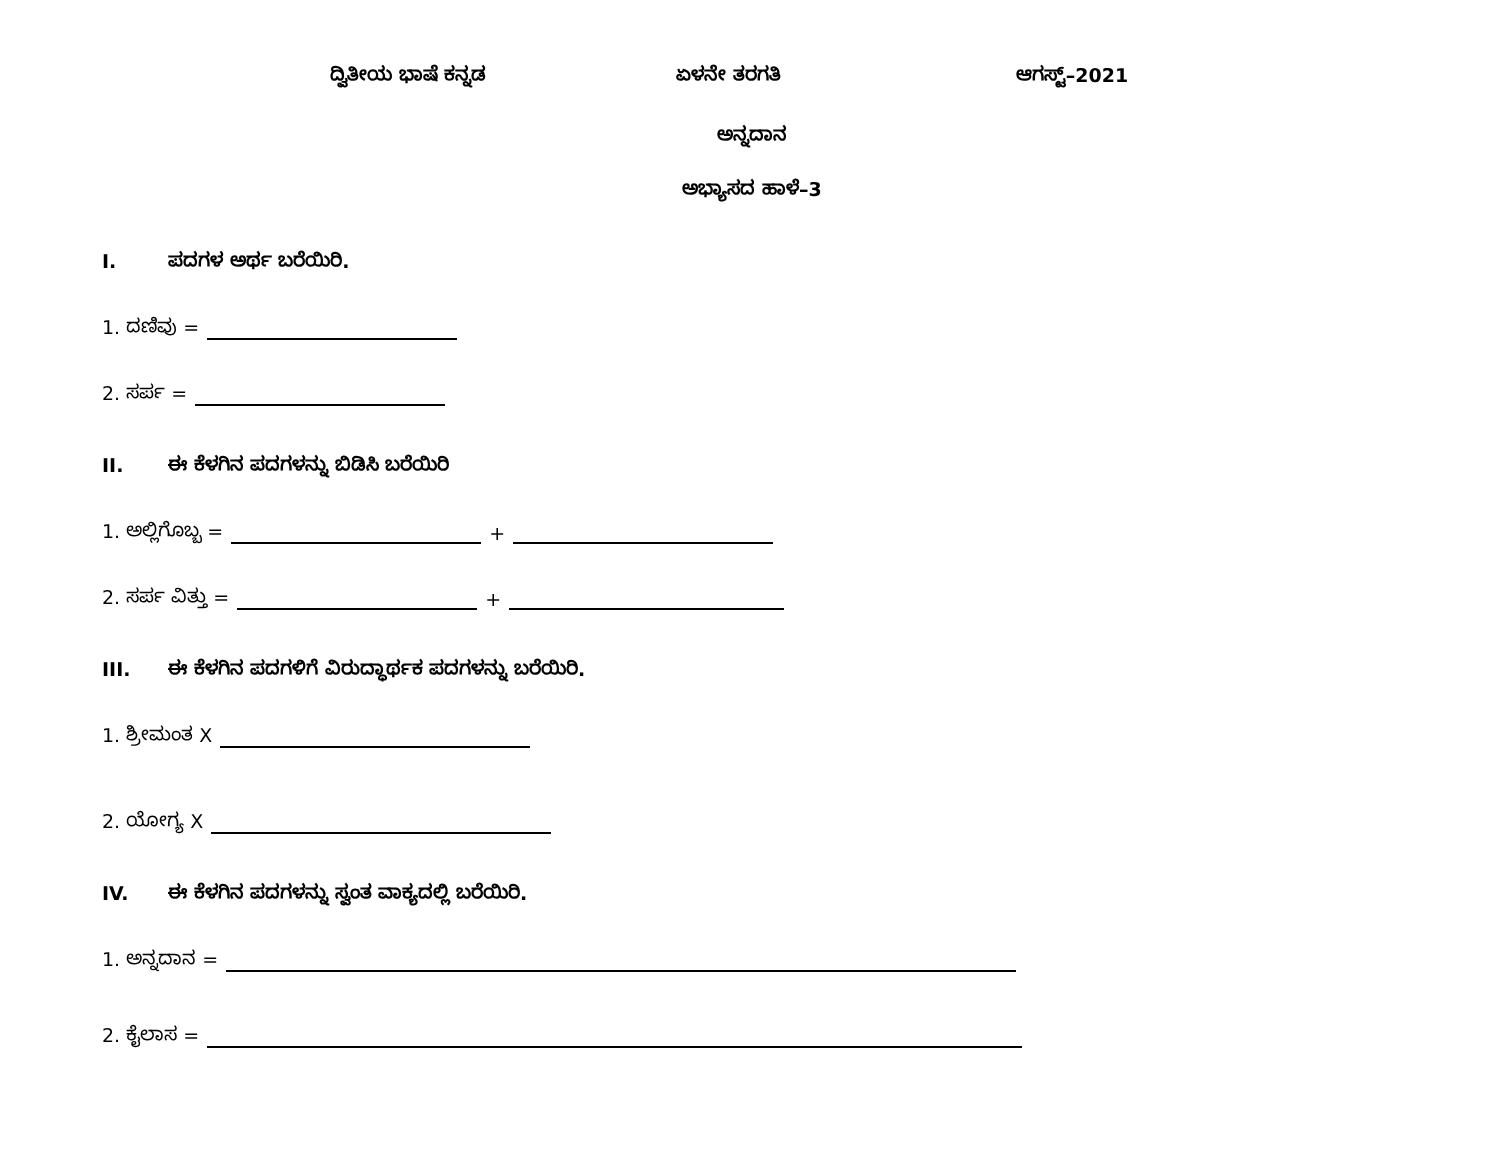ದ್ವಿತೀಯ ಭಾಷೆ ಕನ್ನಡ ಏಳನೇ ತರಗತಿ ಆಗಸ್ಟ್–2021
ಅನ್ನದಾನ
ಅಭ್ಯಾಸದ ಹಾಳೆ–3
I. ಪದಗಳ ಅರ್ಥ ಬರೆಯಿರಿ.
1. ದಣಿವು =
2. ಸರ್ಪ =
II. ಈ ಕೆಳಗಿನ ಪದಗಳನ್ನು ಬಿಡಿಸಿ ಬರೆಯಿರಿ
1. ಅಲ್ಲಿಗೊಬ್ಬ = +
2. ಸರ್ಪ ವಿತ್ತು = +
III. ಈ ಕೆಳಗಿನ ಪದಗಳಿಗೆ ವಿರುದ್ಧಾರ್ಥಕ ಪದಗಳನ್ನು ಬರೆಯಿರಿ.
1. ಶ್ರೀಮಂತ X
2. ಯೋಗ್ಯ X
IV. ಈ ಕೆಳಗಿನ ಪದಗಳನ್ನು ಸ್ವಂತ ವಾಕ್ಯದಲ್ಲಿ ಬರೆಯಿರಿ.
1. ಅನ್ನದಾನ =
2. ಕೈಲಾಸ =